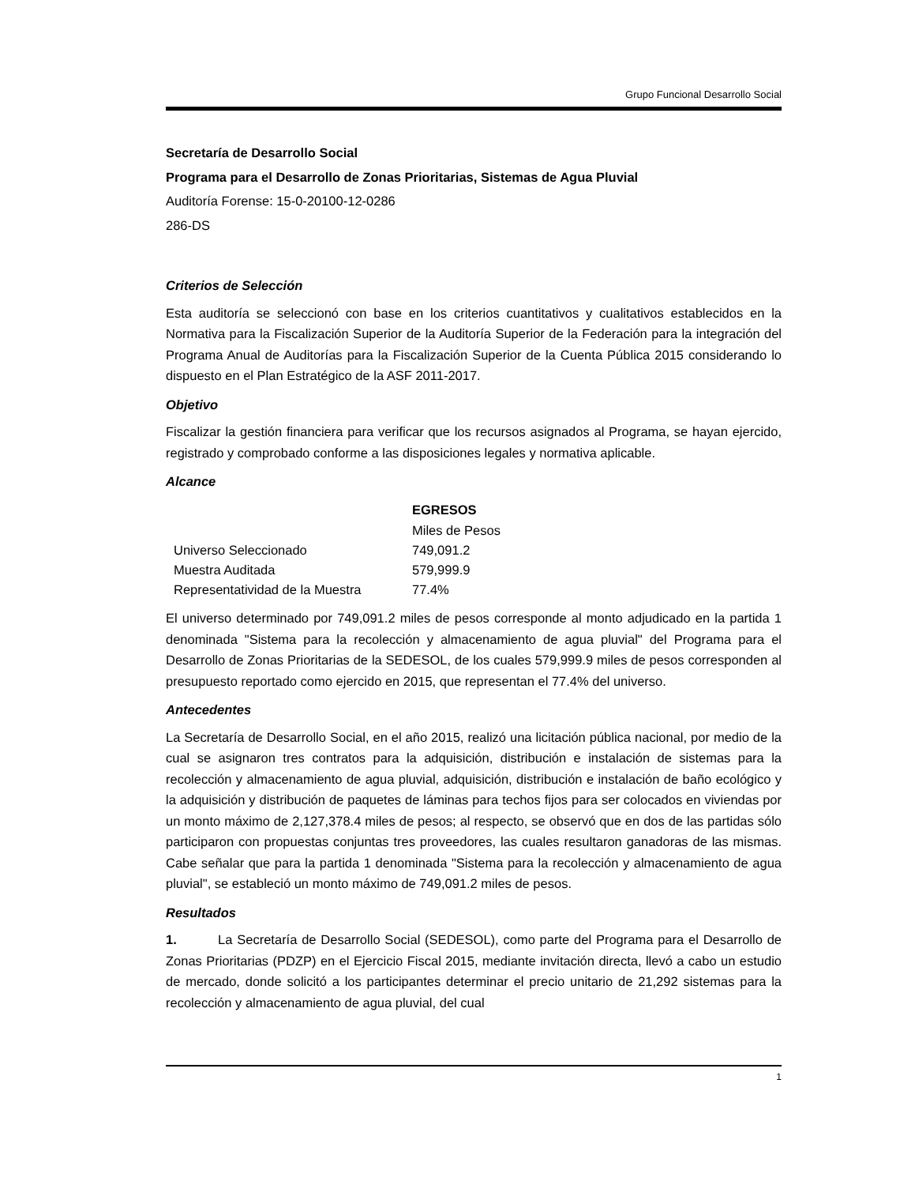Grupo Funcional Desarrollo Social
Secretaría de Desarrollo Social
Programa para el Desarrollo de Zonas Prioritarias, Sistemas de Agua Pluvial
Auditoría Forense: 15-0-20100-12-0286
286-DS
Criterios de Selección
Esta auditoría se seleccionó con base en los criterios cuantitativos y cualitativos establecidos en la Normativa para la Fiscalización Superior de la Auditoría Superior de la Federación para la integración del Programa Anual de Auditorías para la Fiscalización Superior de la Cuenta Pública 2015 considerando lo dispuesto en el Plan Estratégico de la ASF 2011-2017.
Objetivo
Fiscalizar la gestión financiera para verificar que los recursos asignados al Programa, se hayan ejercido, registrado y comprobado conforme a las disposiciones legales y normativa aplicable.
Alcance
| | EGRESOS |
| --- | --- |
| | Miles de Pesos |
| Universo Seleccionado | 749,091.2 |
| Muestra Auditada | 579,999.9 |
| Representatividad de la Muestra | 77.4% |
El universo determinado por 749,091.2 miles de pesos corresponde al monto adjudicado en la partida 1 denominada "Sistema para la recolección y almacenamiento de agua pluvial" del Programa para el Desarrollo de Zonas Prioritarias de la SEDESOL, de los cuales 579,999.9 miles de pesos corresponden al presupuesto reportado como ejercido en 2015, que representan el 77.4% del universo.
Antecedentes
La Secretaría de Desarrollo Social, en el año 2015, realizó una licitación pública nacional, por medio de la cual se asignaron tres contratos para la adquisición, distribución e instalación de sistemas para la recolección y almacenamiento de agua pluvial, adquisición, distribución e instalación de baño ecológico y la adquisición y distribución de paquetes de láminas para techos fijos para ser colocados en viviendas por un monto máximo de 2,127,378.4 miles de pesos; al respecto, se observó que en dos de las partidas sólo participaron con propuestas conjuntas tres proveedores, las cuales resultaron ganadoras de las mismas. Cabe señalar que para la partida 1 denominada "Sistema para la recolección y almacenamiento de agua pluvial", se estableció un monto máximo de 749,091.2 miles de pesos.
Resultados
1. La Secretaría de Desarrollo Social (SEDESOL), como parte del Programa para el Desarrollo de Zonas Prioritarias (PDZP) en el Ejercicio Fiscal 2015, mediante invitación directa, llevó a cabo un estudio de mercado, donde solicitó a los participantes determinar el precio unitario de 21,292 sistemas para la recolección y almacenamiento de agua pluvial, del cual
1